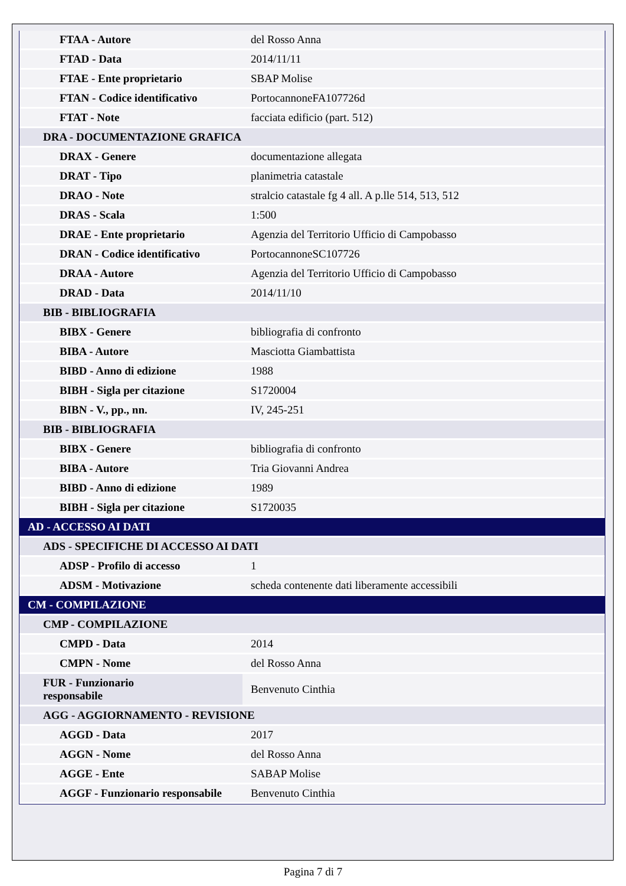| FTAA - Autore | del Rosso Anna |
| FTAD - Data | 2014/11/11 |
| FTAE - Ente proprietario | SBAP Molise |
| FTAN - Codice identificativo | PortocannoneFA107726d |
| FTAT - Note | facciata edificio (part. 512) |
| DRA - DOCUMENTAZIONE GRAFICA | |
| DRAX - Genere | documentazione allegata |
| DRAT - Tipo | planimetria catastale |
| DRAO - Note | stralcio catastale fg 4 all. A p.lle 514, 513, 512 |
| DRAS - Scala | 1:500 |
| DRAE - Ente proprietario | Agenzia del Territorio Ufficio di Campobasso |
| DRAN - Codice identificativo | PortocannoneSC107726 |
| DRAA - Autore | Agenzia del Territorio Ufficio di Campobasso |
| DRAD - Data | 2014/11/10 |
| BIB - BIBLIOGRAFIA | |
| BIBX - Genere | bibliografia di confronto |
| BIBA - Autore | Masciotta Giambattista |
| BIBD - Anno di edizione | 1988 |
| BIBH - Sigla per citazione | S1720004 |
| BIBN - V., pp., nn. | IV, 245-251 |
| BIB - BIBLIOGRAFIA | |
| BIBX - Genere | bibliografia di confronto |
| BIBA - Autore | Tria Giovanni Andrea |
| BIBD - Anno di edizione | 1989 |
| BIBH - Sigla per citazione | S1720035 |
| AD - ACCESSO AI DATI | |
| ADS - SPECIFICHE DI ACCESSO AI DATI | |
| ADSP - Profilo di accesso | 1 |
| ADSM - Motivazione | scheda contenente dati liberamente accessibili |
| CM - COMPILAZIONE | |
| CMP - COMPILAZIONE | |
| CMPD - Data | 2014 |
| CMPN - Nome | del Rosso Anna |
| FUR - Funzionario responsabile | Benvenuto Cinthia |
| AGG - AGGIORNAMENTO - REVISIONE | |
| AGGD - Data | 2017 |
| AGGN - Nome | del Rosso Anna |
| AGGE - Ente | SABAP Molise |
| AGGF - Funzionario responsabile | Benvenuto Cinthia |
Pagina 7 di 7